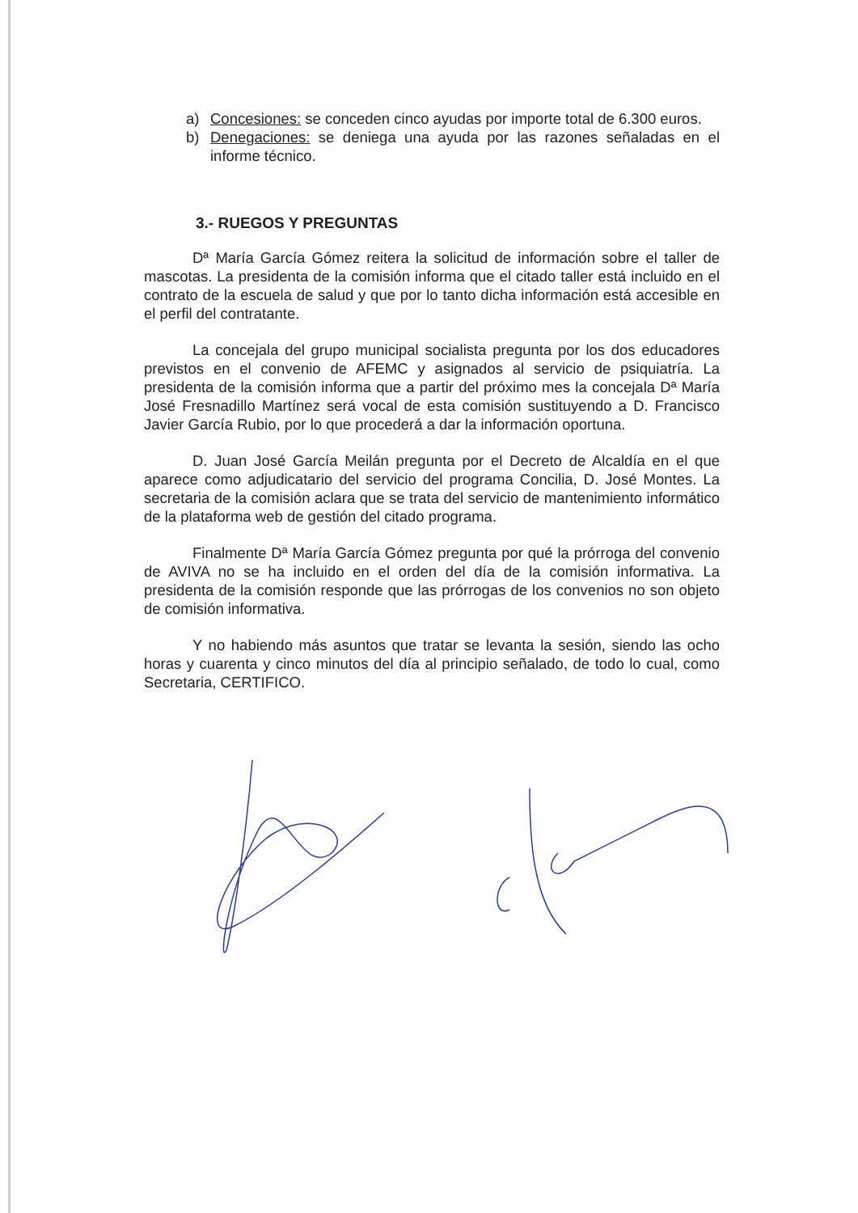a) Concesiones: se conceden cinco ayudas por importe total de 6.300 euros.
b) Denegaciones: se deniega una ayuda por las razones señaladas en el informe técnico.
3.- RUEGOS Y PREGUNTAS
Dª María García Gómez reitera la solicitud de información sobre el taller de mascotas. La presidenta de la comisión informa que el citado taller está incluido en el contrato de la escuela de salud y que por lo tanto dicha información está accesible en el perfil del contratante.
La concejala del grupo municipal socialista pregunta por los dos educadores previstos en el convenio de AFEMC y asignados al servicio de psiquiatría. La presidenta de la comisión informa que a partir del próximo mes la concejala Dª María José Fresnadillo Martínez será vocal de esta comisión sustituyendo a D. Francisco Javier García Rubio, por lo que procederá a dar la información oportuna.
D. Juan José García Meilán pregunta por el Decreto de Alcaldía en el que aparece como adjudicatario del servicio del programa Concilia, D. José Montes. La secretaria de la comisión aclara que se trata del servicio de mantenimiento informático de la plataforma web de gestión del citado programa.
Finalmente Dª María García Gómez pregunta por qué la prórroga del convenio de AVIVA no se ha incluido en el orden del día de la comisión informativa. La presidenta de la comisión responde que las prórrogas de los convenios no son objeto de comisión informativa.
Y no habiendo más asuntos que tratar se levanta la sesión, siendo las ocho horas y cuarenta y cinco minutos del día al principio señalado, de todo lo cual, como Secretaria, CERTIFICO.